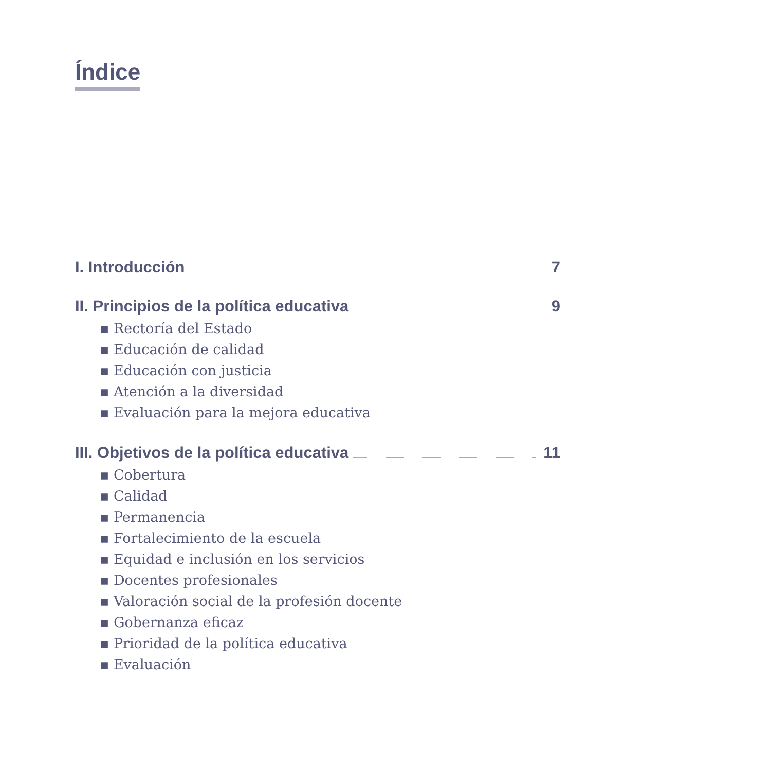Índice
I. Introducción 7
II. Principios de la política educativa 9
▪ Rectoría del Estado
▪ Educación de calidad
▪ Educación con justicia
▪ Atención a la diversidad
▪ Evaluación para la mejora educativa
III. Objetivos de la política educativa 11
▪ Cobertura
▪ Calidad
▪ Permanencia
▪ Fortalecimiento de la escuela
▪ Equidad e inclusión en los servicios
▪ Docentes profesionales
▪ Valoración social de la profesión docente
▪ Gobernanza eficaz
▪ Prioridad de la política educativa
▪ Evaluación